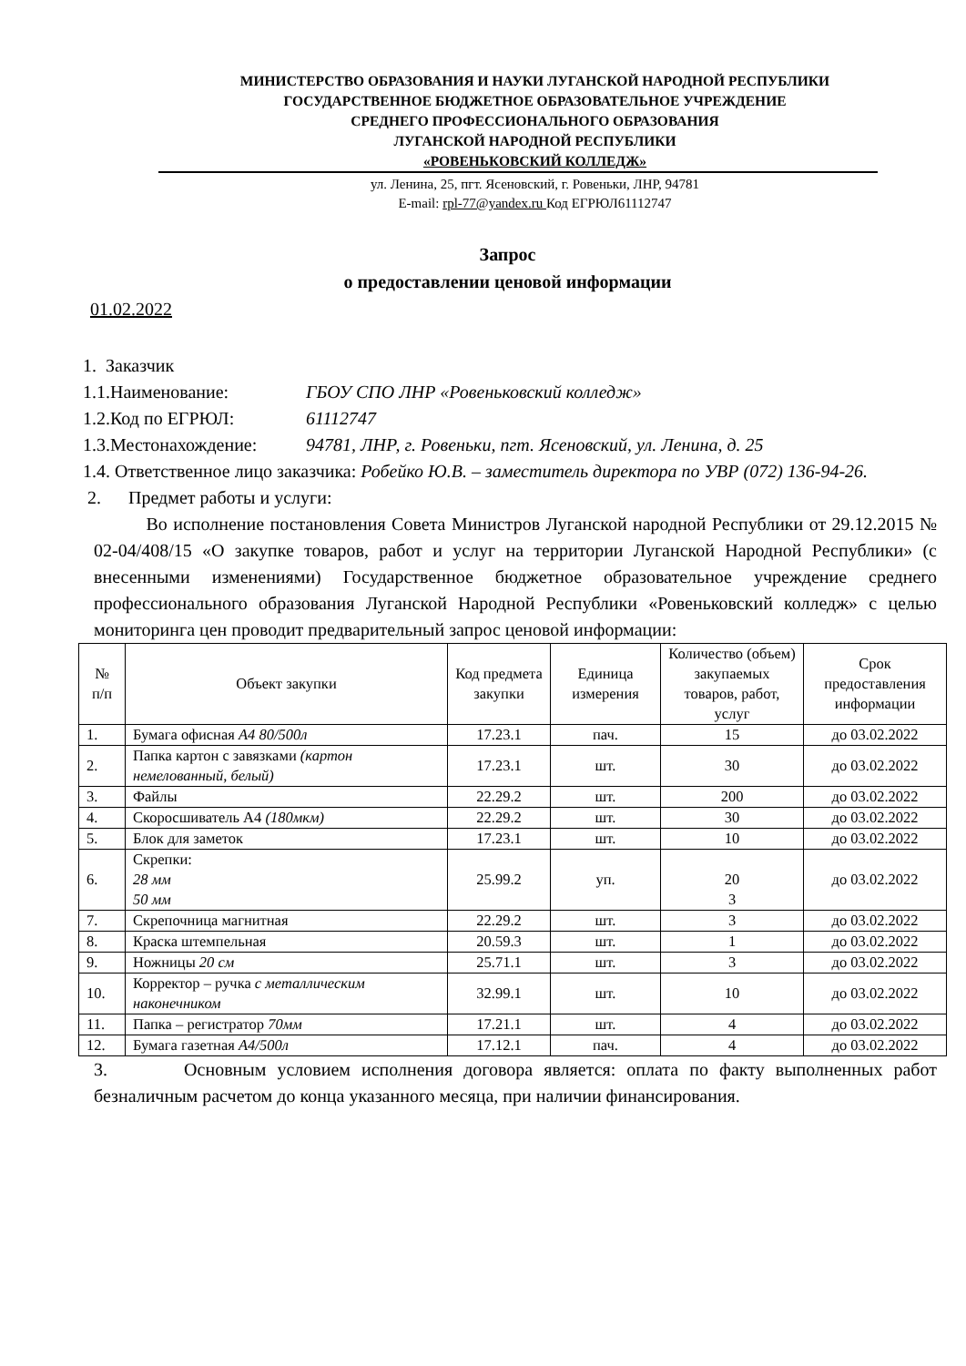МИНИСТЕРСТВО ОБРАЗОВАНИЯ И НАУКИ ЛУГАНСКОЙ НАРОДНОЙ РЕСПУБЛИКИ
ГОСУДАРСТВЕННОЕ БЮДЖЕТНОЕ ОБРАЗОВАТЕЛЬНОЕ УЧРЕЖДЕНИЕ
СРЕДНЕГО ПРОФЕССИОНАЛЬНОГО ОБРАЗОВАНИЯ
ЛУГАНСКОЙ НАРОДНОЙ РЕСПУБЛИКИ
«РОВЕНЬКОВСКИЙ КОЛЛЕДЖ»
ул. Ленина, 25, пгт. Ясеновский, г. Ровеньки, ЛНР, 94781
E-mail: rpl-77@yandex.ru Код ЕГРЮЛ61112747
Запрос
о предоставлении ценовой информации
01.02.2022
1. Заказчик
1.1.Наименование: ГБОУ СПО ЛНР «Ровеньковский колледж»
1.2.Код по ЕГРЮЛ: 61112747
1.3.Местонахождение: 94781, ЛНР, г. Ровеньки, пгт. Ясеновский, ул. Ленина, д. 25
1.4. Ответственное лицо заказчика: Робейко Ю.В. – заместитель директора по УВР (072) 136-94-26.
2. Предмет работы и услуги:
Во исполнение постановления Совета Министров Луганской народной Республики от 29.12.2015 № 02-04/408/15 «О закупке товаров, работ и услуг на территории Луганской Народной Республики» (с внесенными изменениями) Государственное бюджетное образовательное учреждение среднего профессионального образования Луганской Народной Республики «Ровеньковский колледж» с целью мониторинга цен проводит предварительный запрос ценовой информации:
| № п/п | Объект закупки | Код предмета закупки | Единица измерения | Количество (объем) закупаемых товаров, работ, услуг | Срок предоставления информации |
| --- | --- | --- | --- | --- | --- |
| 1. | Бумага офисная А4 80/500л | 17.23.1 | пач. | 15 | до 03.02.2022 |
| 2. | Папка картон с завязками (картон немелованный, белый) | 17.23.1 | шт. | 30 | до 03.02.2022 |
| 3. | Файлы | 22.29.2 | шт. | 200 | до 03.02.2022 |
| 4. | Скоросшиватель А4 (180мкм) | 22.29.2 | шт. | 30 | до 03.02.2022 |
| 5. | Блок для заметок | 17.23.1 | шт. | 10 | до 03.02.2022 |
| 6. | Скрепки: 28 мм 50 мм | 25.99.2 | уп. | 20 3 | до 03.02.2022 |
| 7. | Скрепочница магнитная | 22.29.2 | шт. | 3 | до 03.02.2022 |
| 8. | Краска штемпельная | 20.59.3 | шт. | 1 | до 03.02.2022 |
| 9. | Ножницы 20 см | 25.71.1 | шт. | 3 | до 03.02.2022 |
| 10. | Корректор – ручка с металлическим наконечником | 32.99.1 | шт. | 10 | до 03.02.2022 |
| 11. | Папка – регистратор 70мм | 17.21.1 | шт. | 4 | до 03.02.2022 |
| 12. | Бумага газетная А4/500л | 17.12.1 | пач. | 4 | до 03.02.2022 |
3. Основным условием исполнения договора является: оплата по факту выполненных работ безналичным расчетом до конца указанного месяца, при наличии финансирования.